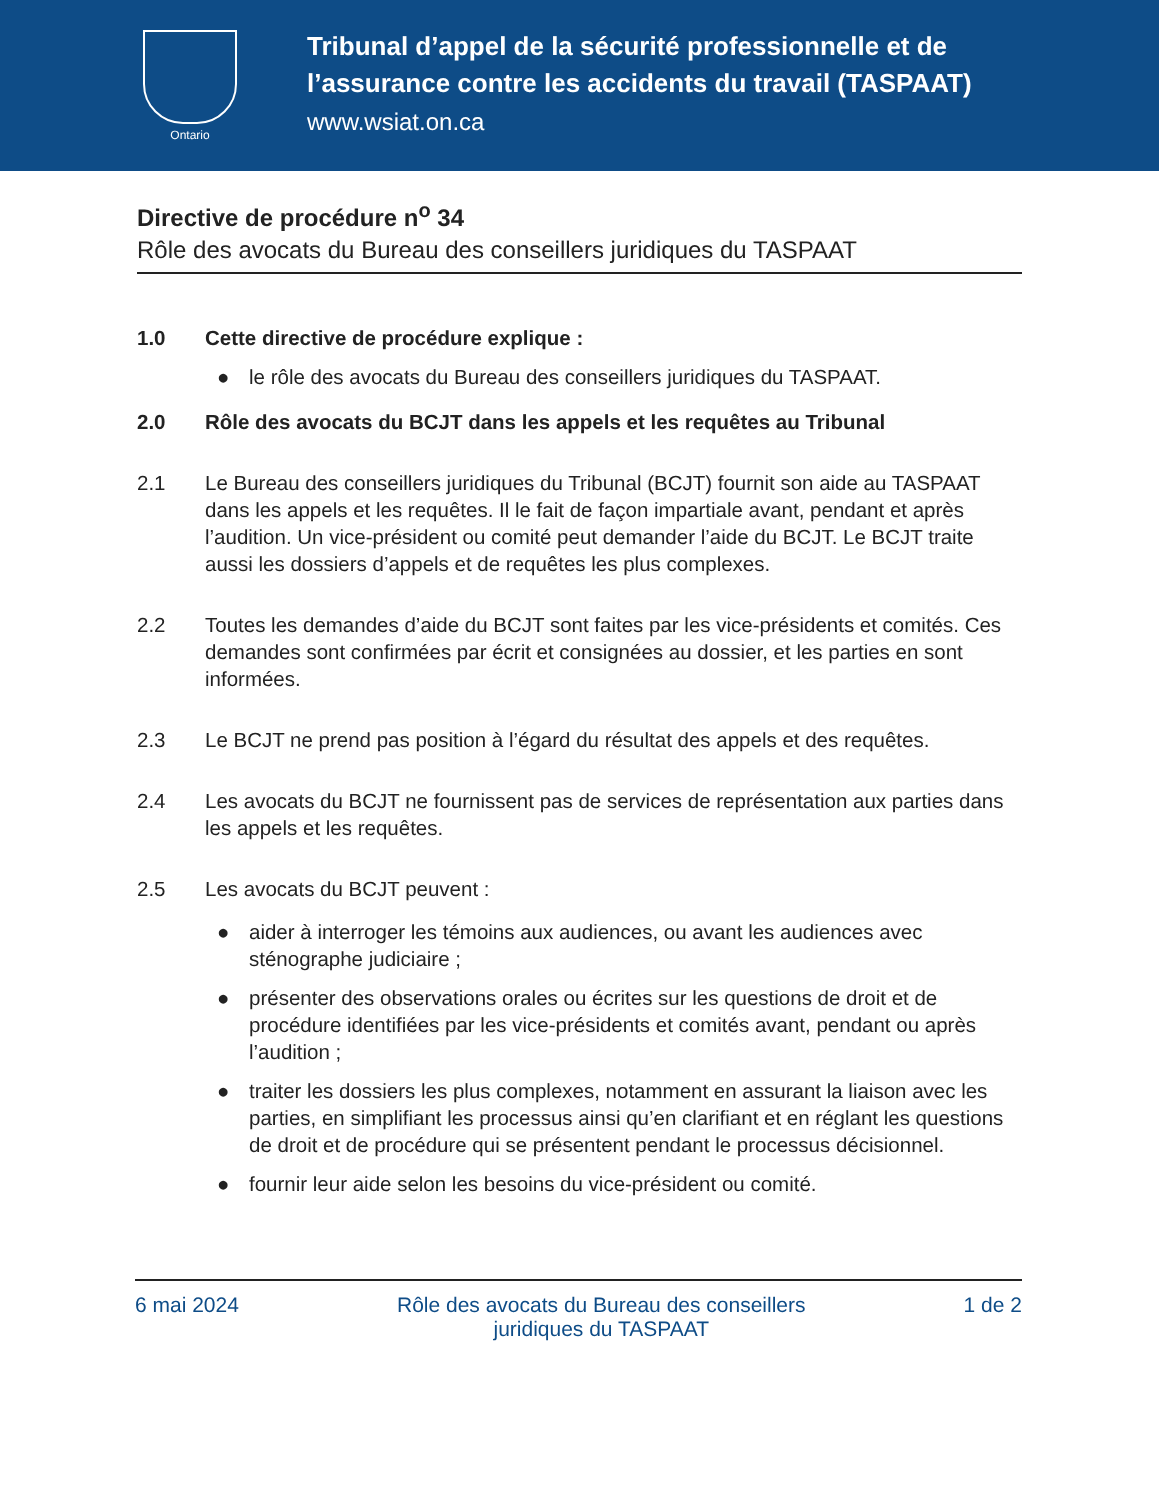Ontario
Tribunal d’appel de la sécurité professionnelle et de
l’assurance contre les accidents du travail (TASPAAT)
www.wsiat.on.ca
Directive de procédure n<sup>o</sup> 34
Rôle des avocats du Bureau des conseillers juridiques du TASPAAT
1.0 Cette directive de procédure explique :
● le rôle des avocats du Bureau des conseillers juridiques du TASPAAT.
2.0 Rôle des avocats du BCJT dans les appels et les requêtes au Tribunal
2.1 Le Bureau des conseillers juridiques du Tribunal (BCJT) fournit son aide au TASPAAT dans les appels et les requêtes. Il le fait de façon impartiale avant, pendant et après l’audition. Un vice-président ou comité peut demander l’aide du BCJT. Le BCJT traite aussi les dossiers d’appels et de requêtes les plus complexes.
2.2 Toutes les demandes d’aide du BCJT sont faites par les vice-présidents et comités. Ces demandes sont confirmées par écrit et consignées au dossier, et les parties en sont informées.
2.3 Le BCJT ne prend pas position à l’égard du résultat des appels et des requêtes.
2.4 Les avocats du BCJT ne fournissent pas de services de représentation aux parties dans les appels et les requêtes.
2.5 Les avocats du BCJT peuvent :
● aider à interroger les témoins aux audiences, ou avant les audiences avec sténographe judiciaire ;
● présenter des observations orales ou écrites sur les questions de droit et de procédure identifiées par les vice-présidents et comités avant, pendant ou après l’audition ;
● traiter les dossiers les plus complexes, notamment en assurant la liaison avec les parties, en simplifiant les processus ainsi qu’en clarifiant et en réglant les questions de droit et de procédure qui se présentent pendant le processus décisionnel.
● fournir leur aide selon les besoins du vice-président ou comité.
6 mai 2024 Rôle des avocats du Bureau des conseillers
juridiques du TASPAAT 1 de 2